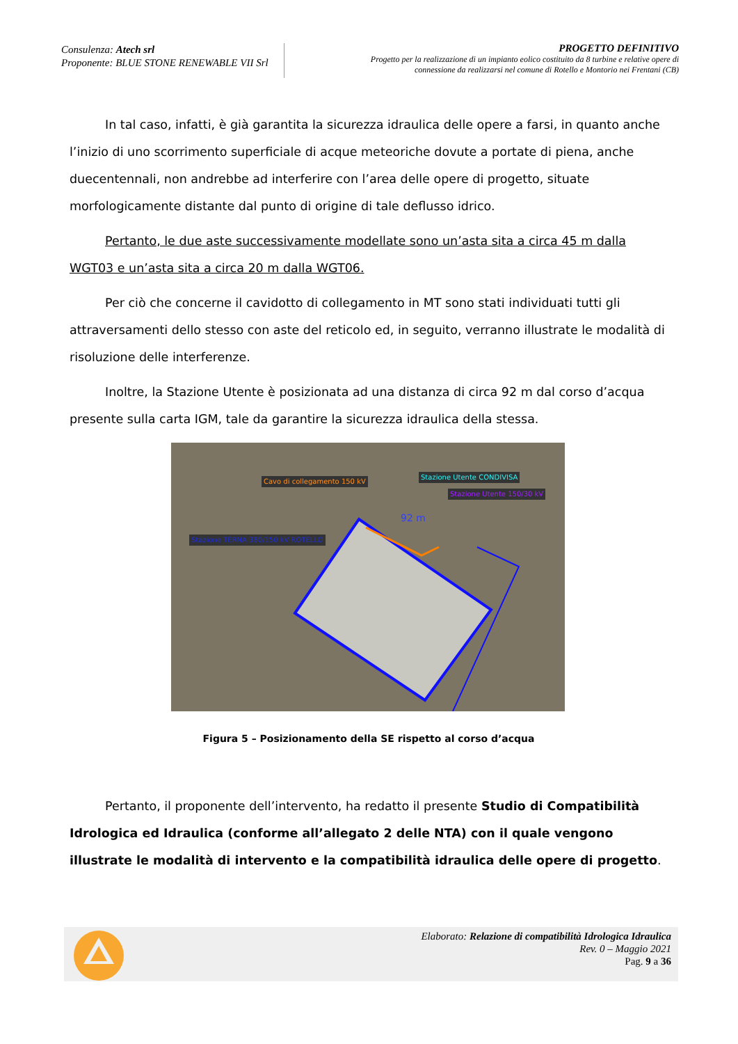Consulenza: Atech srl
Proponente: BLUE STONE RENEWABLE VII Srl
PROGETTO DEFINITIVO
Progetto per la realizzazione di un impianto eolico costituito da 8 turbine e relative opere di
connessione da realizzarsi nel comune di Rotello e Montorio nei Frentani (CB)
In tal caso, infatti, è già garantita la sicurezza idraulica delle opere a farsi, in quanto anche l’inizio di uno scorrimento superficiale di acque meteoriche dovute a portate di piena, anche duecentennali, non andrebbe ad interferire con l’area delle opere di progetto, situate morfologicamente distante dal punto di origine di tale deflusso idrico.
Pertanto, le due aste successivamente modellate sono un’asta sita a circa 45 m dalla WGT03 e un’asta sita a circa 20 m dalla WGT06.
Per ciò che concerne il cavidotto di collegamento in MT sono stati individuati tutti gli attraversamenti dello stesso con aste del reticolo ed, in seguito, verranno illustrate le modalità di risoluzione delle interferenze.
Inoltre, la Stazione Utente è posizionata ad una distanza di circa 92 m dal corso d’acqua presente sulla carta IGM, tale da garantire la sicurezza idraulica della stessa.
Cavo di collegamento 150 kV
Stazione Utente CONDIVISA
Stazione Utente 150/30 kV
92 m
Stazione TERNA 380/150 kV ROTELLO
Figura 5 – Posizionamento della SE rispetto al corso d’acqua
Pertanto, il proponente dell’intervento, ha redatto il presente Studio di Compatibilità Idrologica ed Idraulica (conforme all’allegato 2 delle NTA) con il quale vengono illustrate le modalità di intervento e la compatibilità idraulica delle opere di progetto.
Elaborato: Relazione di compatibilità Idrologica Idraulica
Rev. 0 – Maggio 2021
Pag. 9 a 36